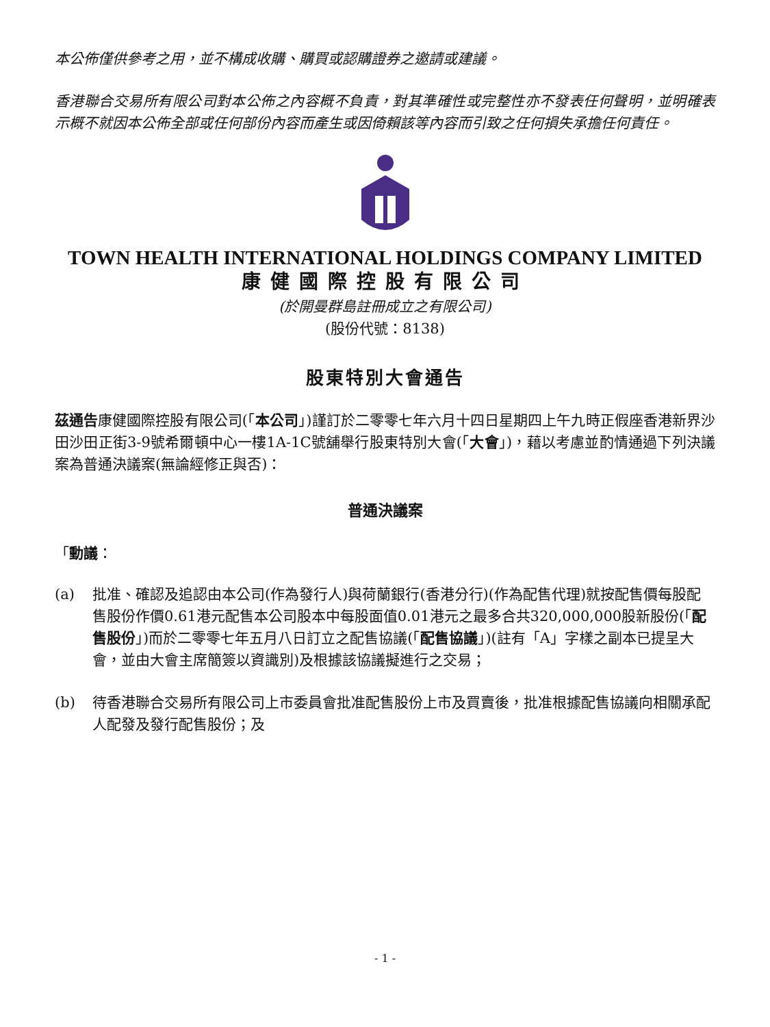本公佈僅供參考之用，並不構成收購、購買或認購證券之邀請或建議。
香港聯合交易所有限公司對本公佈之內容概不負責，對其準確性或完整性亦不發表任何聲明，並明確表示概不就因本公佈全部或任何部份內容而產生或因倚賴該等內容而引致之任何損失承擔任何責任。
TOWN HEALTH INTERNATIONAL HOLDINGS COMPANY LIMITED
康健國際控股有限公司
(於開曼群島註冊成立之有限公司)
(股份代號：8138)
股東特別大會通告
茲通告康健國際控股有限公司(「本公司」)謹訂於二零零七年六月十四日星期四上午九時正假座香港新界沙田沙田正街3-9號希爾頓中心一樓1A-1C號舖舉行股東特別大會(「大會」)，藉以考慮並酌情通過下列決議案為普通決議案(無論經修正與否)：
普通決議案
「動議：
(a) 批准、確認及追認由本公司(作為發行人)與荷蘭銀行(香港分行)(作為配售代理)就按配售價每股配售股份作價0.61港元配售本公司股本中每股面值0.01港元之最多合共320,000,000股新股份(「配售股份」)而於二零零七年五月八日訂立之配售協議(「配售協議」)(註有「A」字樣之副本已提呈大會，並由大會主席簡簽以資識別)及根據該協議擬進行之交易；
(b) 待香港聯合交易所有限公司上市委員會批准配售股份上市及買賣後，批准根據配售協議向相關承配人配發及發行配售股份；及
- 1 -